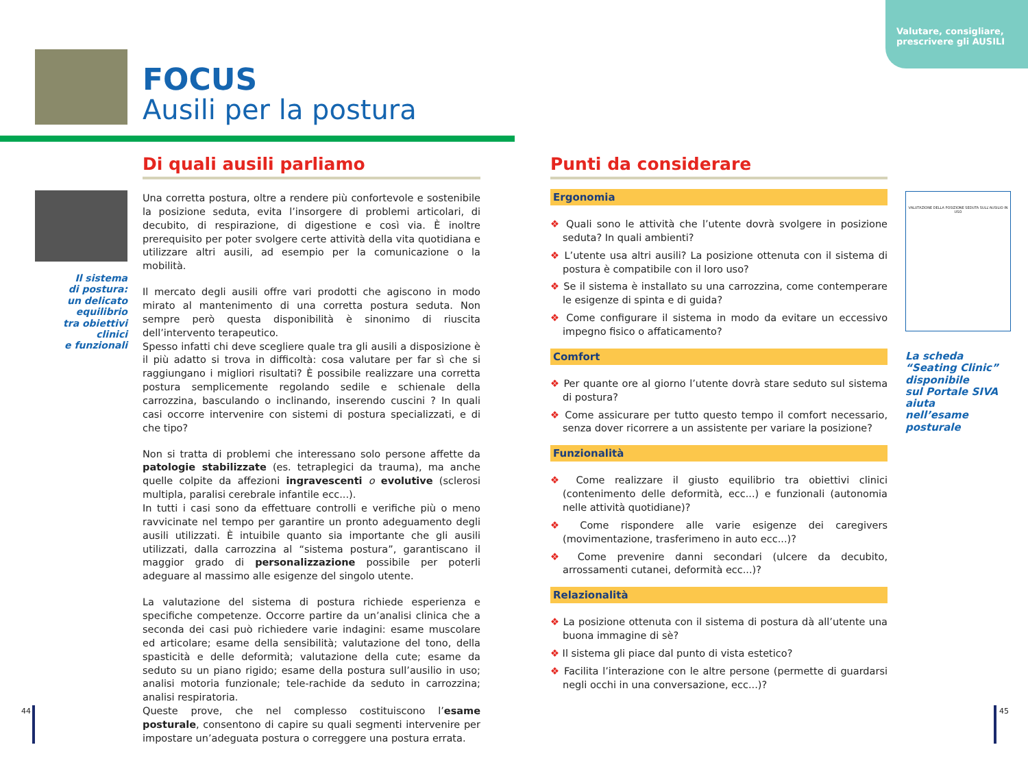Valutare, consigliare, prescrivere gli AUSILI
FOCUS
Ausili per la postura
Di quali ausili parliamo
Il sistema
di postura:
un delicato
equilibrio
tra obiettivi
clinici
e funzionali
Una corretta postura, oltre a rendere più confortevole e sostenibile la posizione seduta, evita l’insorgere di problemi articolari, di decubito, di respirazione, di digestione e così via. È inoltre prerequisito per poter svolgere certe attività della vita quotidiana e utilizzare altri ausili, ad esempio per la comunicazione o la mobilità.
Il mercato degli ausili offre vari prodotti che agiscono in modo mirato al mantenimento di una corretta postura seduta. Non sempre però questa disponibilità è sinonimo di riuscita dell’intervento terapeutico.
Spesso infatti chi deve scegliere quale tra gli ausili a disposizione è il più adatto si trova in difficoltà: cosa valutare per far sì che si raggiungano i migliori risultati? È possibile realizzare una corretta postura semplicemente regolando sedile e schienale della carrozzina, basculando o inclinando, inserendo cuscini ? In quali casi occorre intervenire con sistemi di postura specializzati, e di che tipo?
Non si tratta di problemi che interessano solo persone affette da patologie stabilizzate (es. tetraplegici da trauma), ma anche quelle colpite da affezioni ingravescenti o evolutive (sclerosi multipla, paralisi cerebrale infantile ecc...).
In tutti i casi sono da effettuare controlli e verifiche più o meno ravvicinate nel tempo per garantire un pronto adeguamento degli ausili utilizzati. È intuibile quanto sia importante che gli ausili utilizzati, dalla carrozzina al “sistema postura”, garantiscano il maggior grado di personalizzazione possibile per poterli adeguare al massimo alle esigenze del singolo utente.
La valutazione del sistema di postura richiede esperienza e specifiche competenze. Occorre partire da un’analisi clinica che a seconda dei casi può richiedere varie indagini: esame muscolare ed articolare; esame della sensibilità; valutazione del tono, della spasticità e delle deformità; valutazione della cute; esame da seduto su un piano rigido; esame della postura sull’ausilio in uso; analisi motoria funzionale; tele-rachide da seduto in carrozzina; analisi respiratoria.
Queste prove, che nel complesso costituiscono l’esame posturale, consentono di capire su quali segmenti intervenire per impostare un’adeguata postura o correggere una postura errata.
Punti da considerare
Ergonomia
❖ Quali sono le attività che l’utente dovrà svolgere in posizione seduta? In quali ambienti?
❖ L’utente usa altri ausili? La posizione ottenuta con il sistema di postura è compatibile con il loro uso?
❖ Se il sistema è installato su una carrozzina, come contemperare le esigenze di spinta e di guida?
❖ Come configurare il sistema in modo da evitare un eccessivo impegno fisico o affaticamento?
Comfort
❖ Per quante ore al giorno l’utente dovrà stare seduto sul sistema di postura?
❖ Come assicurare per tutto questo tempo il comfort necessario, senza dover ricorrere a un assistente per variare la posizione?
Funzionalità
❖ Come realizzare il giusto equilibrio tra obiettivi clinici (contenimento delle deformità, ecc...) e funzionali (autonomia nelle attività quotidiane)?
❖ Come rispondere alle varie esigenze dei caregivers (movimentazione, trasferimeno in auto ecc...)?
❖ Come prevenire danni secondari (ulcere da decubito, arrossamenti cutanei, deformità ecc...)?
Relazionalità
❖ La posizione ottenuta con il sistema di postura dà all’utente una buona immagine di sè?
❖ Il sistema gli piace dal punto di vista estetico?
❖ Facilita l’interazione con le altre persone (permette di guardarsi negli occhi in una conversazione, ecc...)?
VALUTAZIONE DELLA POSIZIONE SEDUTA SULL'AUSILIO IN USO
La scheda
“Seating Clinic”
disponibile
sul Portale SIVA
aiuta
nell’esame
posturale
44 45